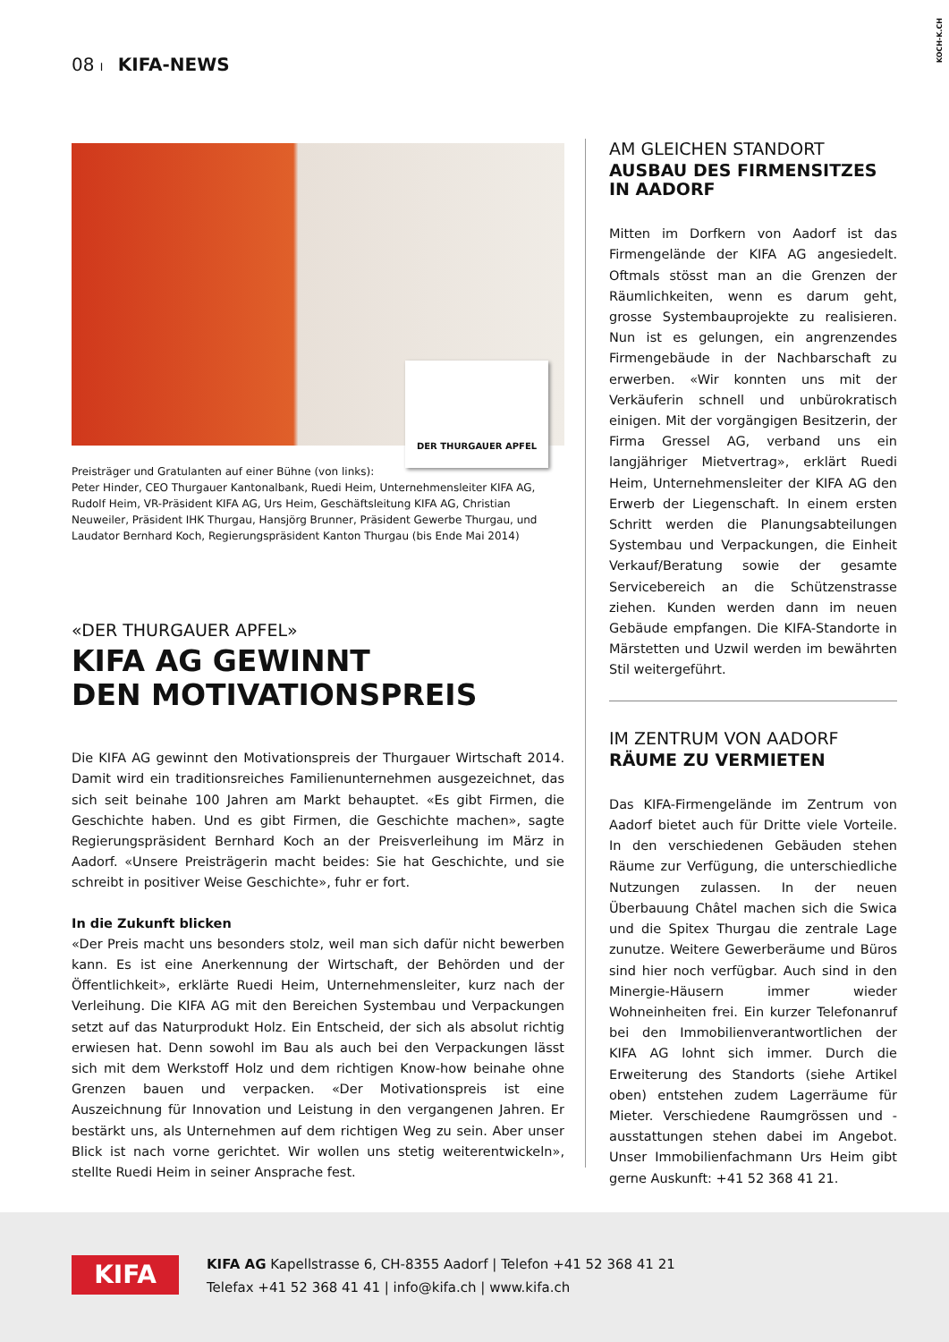08 I KIFA-NEWS
KOCH-K.CH
DER THURGAUER APFEL
Preisträger und Gratulanten auf einer Bühne (von links):
Peter Hinder, CEO Thurgauer Kantonalbank, Ruedi Heim, Unternehmensleiter KIFA AG, Rudolf Heim, VR-Präsident KIFA AG, Urs Heim, Geschäftsleitung KIFA AG, Christian Neuweiler, Präsident IHK Thurgau, Hansjörg Brunner, Präsident Gewerbe Thurgau, und Laudator Bernhard Koch, Regierungspräsident Kanton Thurgau (bis Ende Mai 2014)
«DER THURGAUER APFEL»
KIFA AG GEWINNT
DEN MOTIVATIONSPREIS
Die KIFA AG gewinnt den Motivationspreis der Thurgauer Wirtschaft 2014. Damit wird ein traditionsreiches Familienunternehmen ausgezeichnet, das sich seit beinahe 100 Jahren am Markt behauptet. «Es gibt Firmen, die Geschichte haben. Und es gibt Firmen, die Geschichte machen», sagte Regierungspräsident Bernhard Koch an der Preisverleihung im März in Aadorf. «Unsere Preisträgerin macht beides: Sie hat Geschichte, und sie schreibt in positiver Weise Geschichte», fuhr er fort.
In die Zukunft blicken
«Der Preis macht uns besonders stolz, weil man sich dafür nicht bewerben kann. Es ist eine Anerkennung der Wirtschaft, der Behörden und der Öffentlichkeit», erklärte Ruedi Heim, Unternehmensleiter, kurz nach der Verleihung. Die KIFA AG mit den Bereichen Systembau und Verpackungen setzt auf das Naturprodukt Holz. Ein Entscheid, der sich als absolut richtig erwiesen hat. Denn sowohl im Bau als auch bei den Verpackungen lässt sich mit dem Werkstoff Holz und dem richtigen Know-how beinahe ohne Grenzen bauen und verpacken. «Der Motivationspreis ist eine Auszeichnung für Innovation und Leistung in den vergangenen Jahren. Er bestärkt uns, als Unternehmen auf dem richtigen Weg zu sein. Aber unser Blick ist nach vorne gerichtet. Wir wollen uns stetig weiterentwickeln», stellte Ruedi Heim in seiner Ansprache fest.
AM GLEICHEN STANDORT
AUSBAU DES FIRMENSITZES
IN AADORF
Mitten im Dorfkern von Aadorf ist das Firmengelände der KIFA AG angesiedelt. Oftmals stösst man an die Grenzen der Räumlichkeiten, wenn es darum geht, grosse Systembauprojekte zu realisieren. Nun ist es gelungen, ein angrenzendes Firmengebäude in der Nachbarschaft zu erwerben. «Wir konnten uns mit der Verkäuferin schnell und unbürokratisch einigen. Mit der vorgängigen Besitzerin, der Firma Gressel AG, verband uns ein langjähriger Mietvertrag», erklärt Ruedi Heim, Unternehmensleiter der KIFA AG den Erwerb der Liegenschaft. In einem ersten Schritt werden die Planungsabteilungen Systembau und Verpackungen, die Einheit Verkauf/Beratung sowie der gesamte Servicebereich an die Schützenstrasse ziehen. Kunden werden dann im neuen Gebäude empfangen. Die KIFA-Standorte in Märstetten und Uzwil werden im bewährten Stil weitergeführt.
IM ZENTRUM VON AADORF
RÄUME ZU VERMIETEN
Das KIFA-Firmengelände im Zentrum von Aadorf bietet auch für Dritte viele Vorteile. In den verschiedenen Gebäuden stehen Räume zur Verfügung, die unterschiedliche Nutzungen zulassen. In der neuen Überbauung Châtel machen sich die Swica und die Spitex Thurgau die zentrale Lage zunutze. Weitere Gewerberäume und Büros sind hier noch verfügbar. Auch sind in den Minergie-Häusern immer wieder Wohneinheiten frei. Ein kurzer Telefonanruf bei den Immobilienverantwortlichen der KIFA AG lohnt sich immer. Durch die Erweiterung des Standorts (siehe Artikel oben) entstehen zudem Lagerräume für Mieter. Verschiedene Raumgrössen und -ausstattungen stehen dabei im Angebot. Unser Immobilienfachmann Urs Heim gibt gerne Auskunft: +41 52 368 41 21.
KIFA
KIFA AG Kapellstrasse 6, CH-8355 Aadorf | Telefon +41 52 368 41 21
Telefax +41 52 368 41 41 | info@kifa.ch | www.kifa.ch